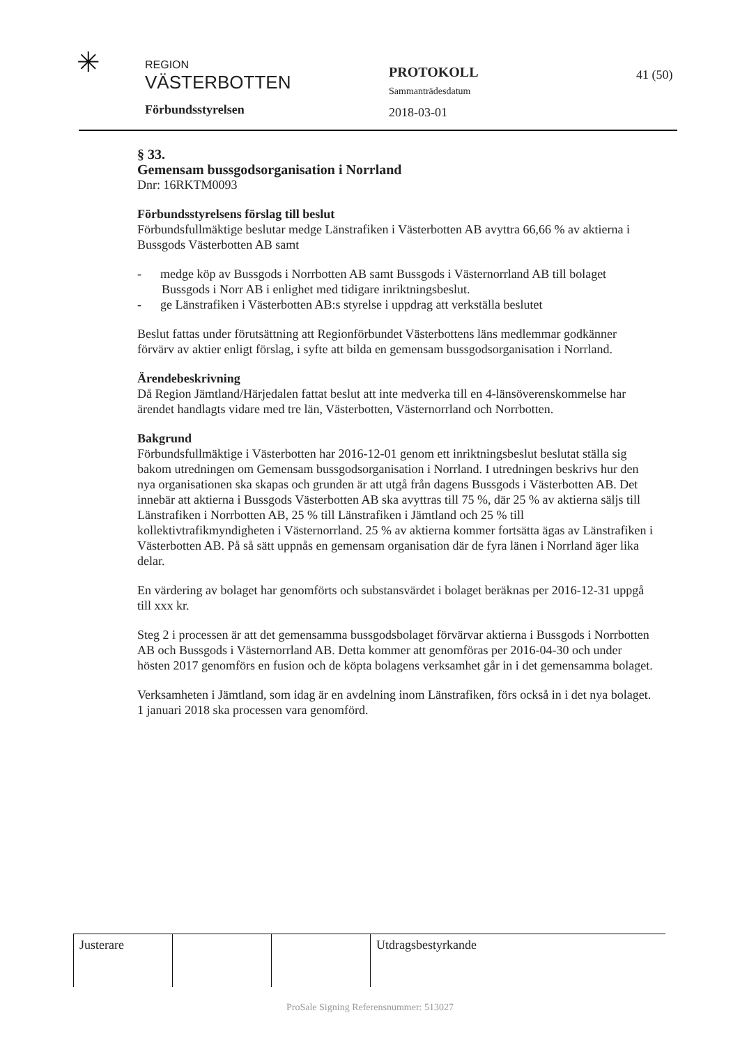✳
REGION
VÄSTERBOTTEN
Förbundsstyrelsen
PROTOKOLL
Sammanträdesdatum
2018-03-01
41 (50)
§ 33.
Gemensam bussgodsorganisation i Norrland
Dnr: 16RKTM0093
Förbundsstyrelsens förslag till beslut
Förbundsfullmäktige beslutar medge Länstrafiken i Västerbotten AB avyttra 66,66 % av aktierna i Bussgods Västerbotten AB samt
- medge köp av Bussgods i Norrbotten AB samt Bussgods i Västernorrland AB till bolaget Bussgods i Norr AB i enlighet med tidigare inriktningsbeslut.
- ge Länstrafiken i Västerbotten AB:s styrelse i uppdrag att verkställa beslutet
Beslut fattas under förutsättning att Regionförbundet Västerbottens läns medlemmar godkänner förvärv av aktier enligt förslag, i syfte att bilda en gemensam bussgodsorganisation i Norrland.
Ärendebeskrivning
Då Region Jämtland/Härjedalen fattat beslut att inte medverka till en 4-länsöverenskommelse har ärendet handlagts vidare med tre län, Västerbotten, Västernorrland och Norrbotten.
Bakgrund
Förbundsfullmäktige i Västerbotten har 2016-12-01 genom ett inriktningsbeslut beslutat ställa sig bakom utredningen om Gemensam bussgodsorganisation i Norrland. I utredningen beskrivs hur den nya organisationen ska skapas och grunden är att utgå från dagens Bussgods i Västerbotten AB. Det innebär att aktierna i Bussgods Västerbotten AB ska avyttras till 75 %, där 25 % av aktierna säljs till Länstrafiken i Norrbotten AB, 25 % till Länstrafiken i Jämtland och 25 % till kollektivtrafikmyndigheten i Västernorrland. 25 % av aktierna kommer fortsätta ägas av Länstrafiken i Västerbotten AB. På så sätt uppnås en gemensam organisation där de fyra länen i Norrland äger lika delar.
En värdering av bolaget har genomförts och substansvärdet i bolaget beräknas per 2016-12-31 uppgå till xxx kr.
Steg 2 i processen är att det gemensamma bussgodsbolaget förvärvar aktierna i Bussgods i Norrbotten AB och Bussgods i Västernorrland AB. Detta kommer att genomföras per 2016-04-30 och under hösten 2017 genomförs en fusion och de köpta bolagens verksamhet går in i det gemensamma bolaget.
Verksamheten i Jämtland, som idag är en avdelning inom Länstrafiken, förs också in i det nya bolaget. 1 januari 2018 ska processen vara genomförd.
| Justerare | | | Utdragsbestyrkande |
ProSale Signing Referensnummer: 513027